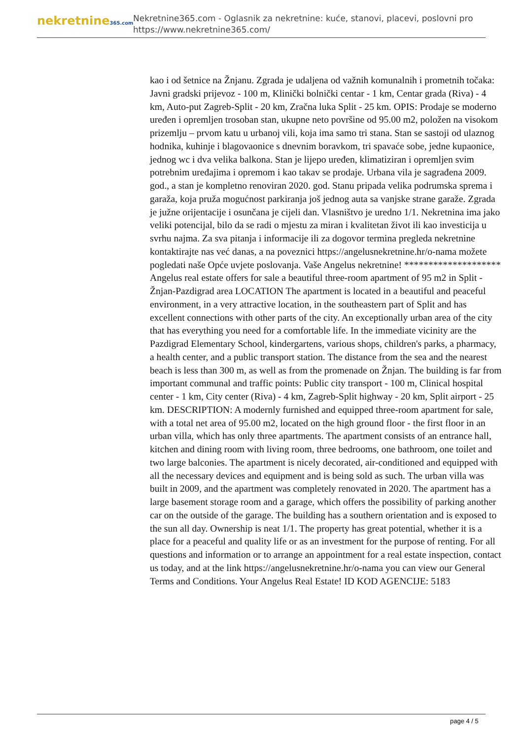nekretnine365.com
Nekretnine365.com - Oglasnik za nekretnine: kuće, stanovi, placevi, poslovni pro
https://www.nekretnine365.com/
kao i od šetnice na Žnjanu. Zgrada je udaljena od važnih komunalnih i prometnih točaka: Javni gradski prijevoz - 100 m, Klinički bolnički centar - 1 km, Centar grada (Riva) - 4 km, Auto-put Zagreb-Split - 20 km, Zračna luka Split - 25 km. OPIS: Prodaje se moderno uređen i opremljen trosoban stan, ukupne neto površine od 95.00 m2, položen na visokom prizemlju – prvom katu u urbanoj vili, koja ima samo tri stana. Stan se sastoji od ulaznog hodnika, kuhinje i blagovaonice s dnevnim boravkom, tri spavaće sobe, jedne kupaonice, jednog wc i dva velika balkona. Stan je lijepo uređen, klimatiziran i opremljen svim potrebnim uređajima i opremom i kao takav se prodaje. Urbana vila je sagrađena 2009. god., a stan je kompletno renoviran 2020. god. Stanu pripada velika podrumska sprema i garaža, koja pruža mogućnost parkiranja još jednog auta sa vanjske strane garaže. Zgrada je južne orijentacije i osunčana je cijeli dan. Vlasništvo je uredno 1/1. Nekretnina ima jako veliki potencijal, bilo da se radi o mjestu za miran i kvalitetan život ili kao investicija u svrhu najma. Za sva pitanja i informacije ili za dogovor termina pregleda nekretnine kontaktirajte nas već danas, a na poveznici https://angelusnekretnine.hr/o-nama možete pogledati naše Opće uvjete poslovanja. Vaše Angelus nekretnine! ******************** Angelus real estate offers for sale a beautiful three-room apartment of 95 m2 in Split - Žnjan-Pazdigrad area LOCATION The apartment is located in a beautiful and peaceful environment, in a very attractive location, in the southeastern part of Split and has excellent connections with other parts of the city. An exceptionally urban area of the city that has everything you need for a comfortable life. In the immediate vicinity are the Pazdigrad Elementary School, kindergartens, various shops, children's parks, a pharmacy, a health center, and a public transport station. The distance from the sea and the nearest beach is less than 300 m, as well as from the promenade on Žnjan. The building is far from important communal and traffic points: Public city transport - 100 m, Clinical hospital center - 1 km, City center (Riva) - 4 km, Zagreb-Split highway - 20 km, Split airport - 25 km. DESCRIPTION: A modernly furnished and equipped three-room apartment for sale, with a total net area of 95.00 m2, located on the high ground floor - the first floor in an urban villa, which has only three apartments. The apartment consists of an entrance hall, kitchen and dining room with living room, three bedrooms, one bathroom, one toilet and two large balconies. The apartment is nicely decorated, air-conditioned and equipped with all the necessary devices and equipment and is being sold as such. The urban villa was built in 2009, and the apartment was completely renovated in 2020. The apartment has a large basement storage room and a garage, which offers the possibility of parking another car on the outside of the garage. The building has a southern orientation and is exposed to the sun all day. Ownership is neat 1/1. The property has great potential, whether it is a place for a peaceful and quality life or as an investment for the purpose of renting. For all questions and information or to arrange an appointment for a real estate inspection, contact us today, and at the link https://angelusnekretnine.hr/o-nama you can view our General Terms and Conditions. Your Angelus Real Estate! ID KOD AGENCIJE: 5183
page 4 / 5